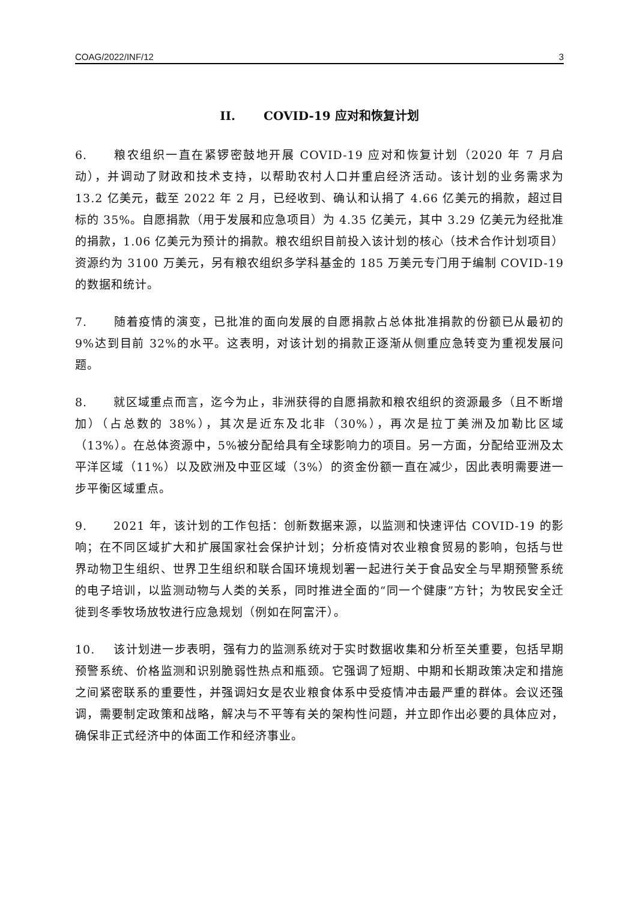COAG/2022/INF/12 3
II. COVID-19 应对和恢复计划
6. 粮农组织一直在紧锣密鼓地开展 COVID-19 应对和恢复计划（2020 年 7 月启动），并调动了财政和技术支持，以帮助农村人口并重启经济活动。该计划的业务需求为 13.2 亿美元，截至 2022 年 2 月，已经收到、确认和认捐了 4.66 亿美元的捐款，超过目标的 35%。自愿捐款（用于发展和应急项目）为 4.35 亿美元，其中 3.29 亿美元为经批准的捐款，1.06 亿美元为预计的捐款。粮农组织目前投入该计划的核心（技术合作计划项目）资源约为 3100 万美元，另有粮农组织多学科基金的 185 万美元专门用于编制 COVID-19 的数据和统计。
7. 随着疫情的演变，已批准的面向发展的自愿捐款占总体批准捐款的份额已从最初的 9%达到目前 32%的水平。这表明，对该计划的捐款正逐渐从侧重应急转变为重视发展问题。
8. 就区域重点而言，迄今为止，非洲获得的自愿捐款和粮农组织的资源最多（且不断增加）（占总数的 38%），其次是近东及北非（30%），再次是拉丁美洲及加勒比区域（13%）。在总体资源中，5%被分配给具有全球影响力的项目。另一方面，分配给亚洲及太平洋区域（11%）以及欧洲及中亚区域（3%）的资金份额一直在减少，因此表明需要进一步平衡区域重点。
9. 2021 年，该计划的工作包括：创新数据来源，以监测和快速评估 COVID-19 的影响；在不同区域扩大和扩展国家社会保护计划；分析疫情对农业粮食贸易的影响，包括与世界动物卫生组织、世界卫生组织和联合国环境规划署一起进行关于食品安全与早期预警系统的电子培训，以监测动物与人类的关系，同时推进全面的“同一个健康”方针；为牧民安全迁徙到冬季牧场放牧进行应急规划（例如在阿富汗）。
10. 该计划进一步表明，强有力的监测系统对于实时数据收集和分析至关重要，包括早期预警系统、价格监测和识别脆弱性热点和瓶颈。它强调了短期、中期和长期政策决定和措施之间紧密联系的重要性，并强调妇女是农业粮食体系中受疫情冲击最严重的群体。会议还强调，需要制定政策和战略，解决与不平等有关的架构性问题，并立即作出必要的具体应对，确保非正式经济中的体面工作和经济事业。